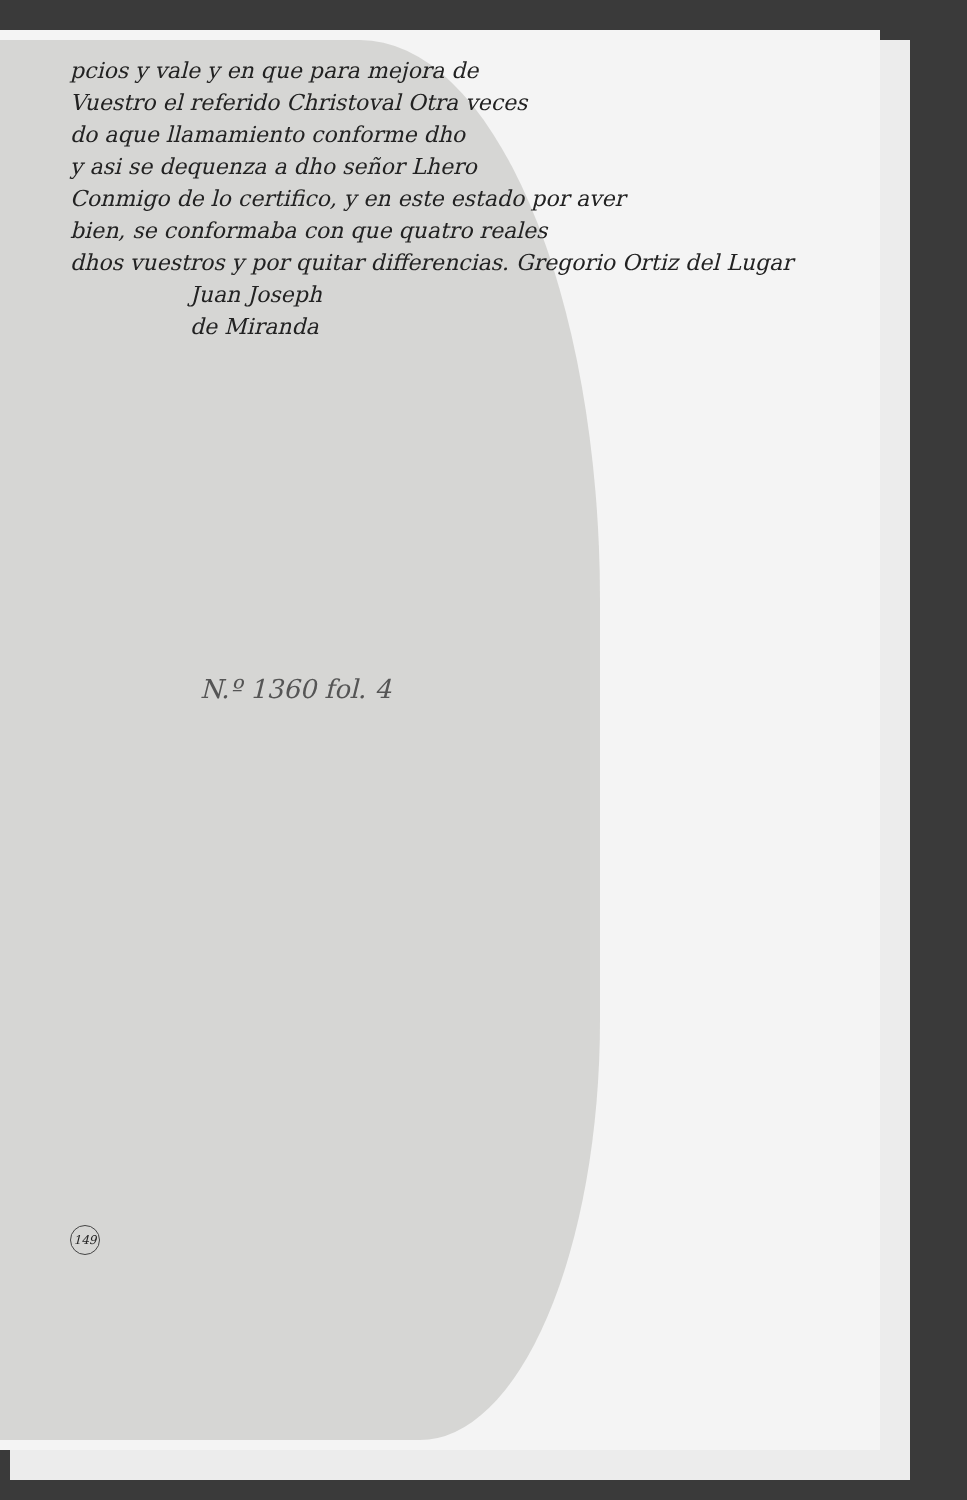pcios y vale y en que para mejora de
Vuestro el referido Christoval Otra veces
do aque llamamiento conforme dho
y asi se dequenza a dho señor Lhero
Conmigo de lo certifico, y en este estado por aver
bien, se conformaba con que quatro reales
dhos vuestros y por quitar differencias. Gregorio Ortiz del Lugar
Juan Joseph
de Miranda
N.º 1360 fol. 4
149